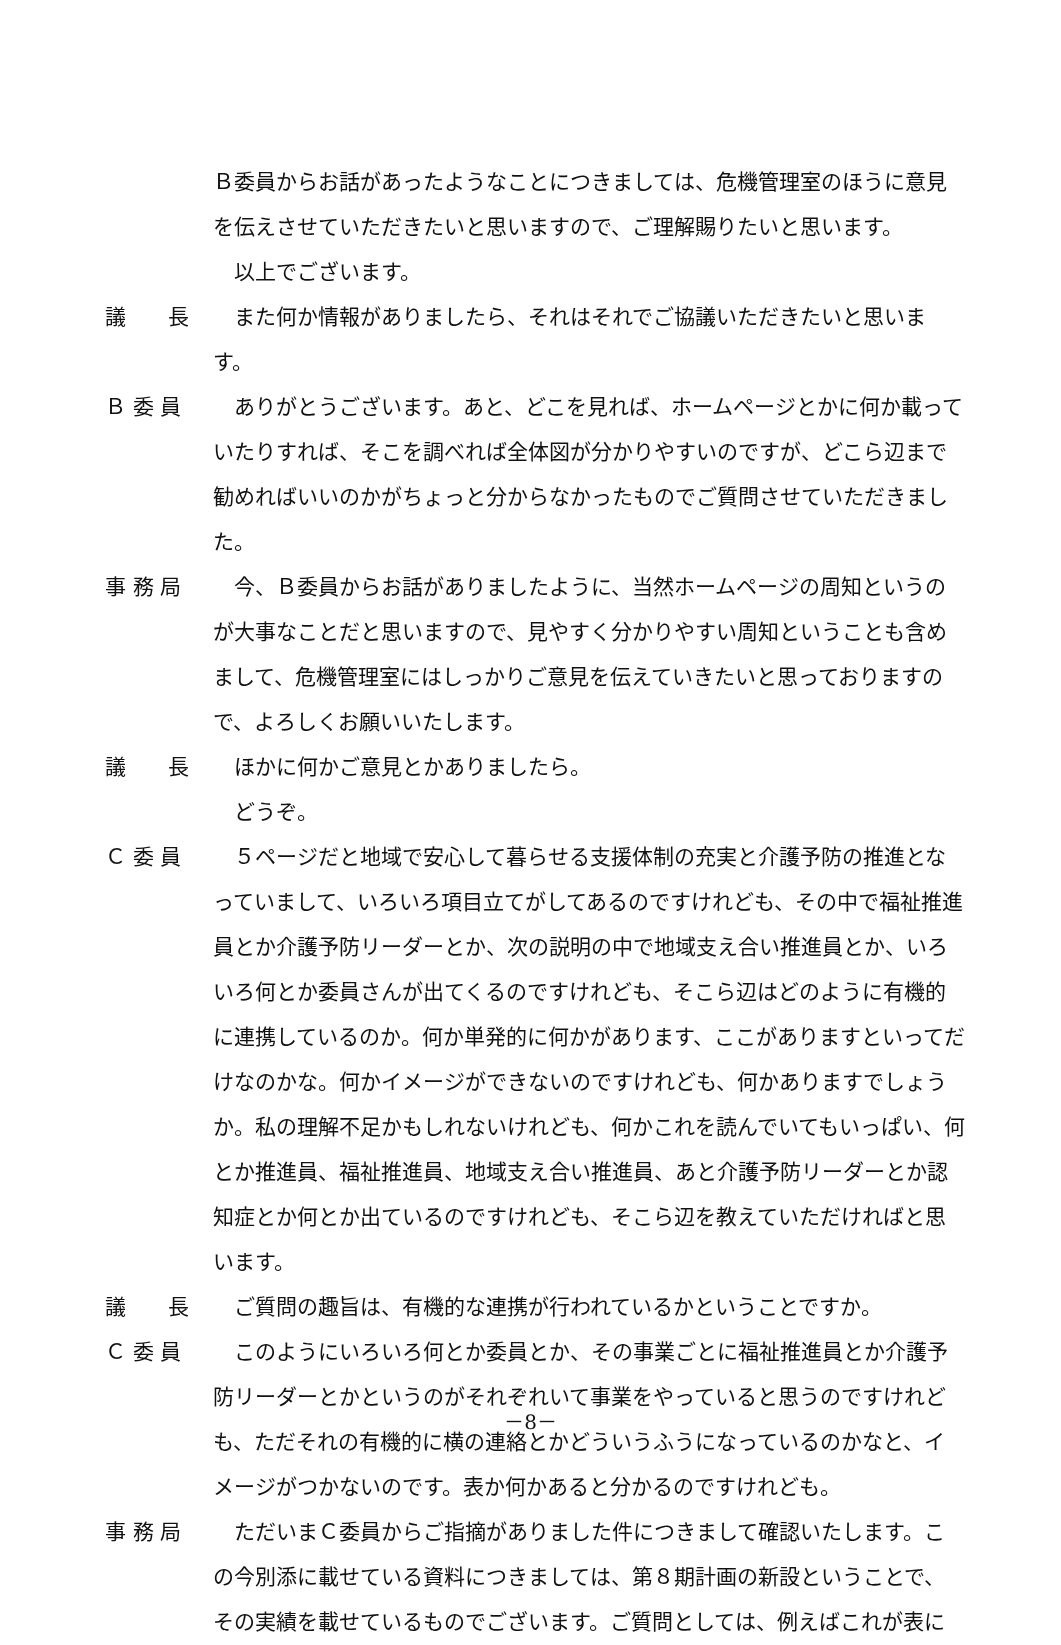Ｂ委員からお話があったようなことにつきましては、危機管理室のほうに意見を伝えさせていただきたいと思いますので、ご理解賜りたいと思います。
　以上でございます。
議　　長 　また何か情報がありましたら、それはそれでご協議いただきたいと思います。
Ｂ 委 員 　ありがとうございます。あと、どこを見れば、ホームページとかに何か載っていたりすれば、そこを調べれば全体図が分かりやすいのですが、どこら辺まで勧めればいいのかがちょっと分からなかったものでご質問させていただきました。
事 務 局 　今、Ｂ委員からお話がありましたように、当然ホームページの周知というのが大事なことだと思いますので、見やすく分かりやすい周知ということも含めまして、危機管理室にはしっかりご意見を伝えていきたいと思っておりますので、よろしくお願いいたします。
議　　長 　ほかに何かご意見とかありましたら。
　どうぞ。
Ｃ 委 員 　５ページだと地域で安心して暮らせる支援体制の充実と介護予防の推進となっていまして、いろいろ項目立てがしてあるのですけれども、その中で福祉推進員とか介護予防リーダーとか、次の説明の中で地域支え合い推進員とか、いろいろ何とか委員さんが出てくるのですけれども、そこら辺はどのように有機的に連携しているのか。何か単発的に何かがあります、ここがありますといってだけなのかな。何かイメージができないのですけれども、何かありますでしょうか。私の理解不足かもしれないけれども、何かこれを読んでいてもいっぱい、何とか推進員、福祉推進員、地域支え合い推進員、あと介護予防リーダーとか認知症とか何とか出ているのですけれども、そこら辺を教えていただければと思います。
議　　長 　ご質問の趣旨は、有機的な連携が行われているかということですか。
Ｃ 委 員 　このようにいろいろ何とか委員とか、その事業ごとに福祉推進員とか介護予防リーダーとかというのがそれぞれいて事業をやっていると思うのですけれども、ただそれの有機的に横の連絡とかどういうふうになっているのかなと、イメージがつかないのです。表か何かあると分かるのですけれども。
事 務 局 　ただいまＣ委員からご指摘がありました件につきまして確認いたします。この今別添に載せている資料につきましては、第８期計画の新設ということで、その実績を載せているものでございます。ご質問としては、例えばこれが表に
－8－